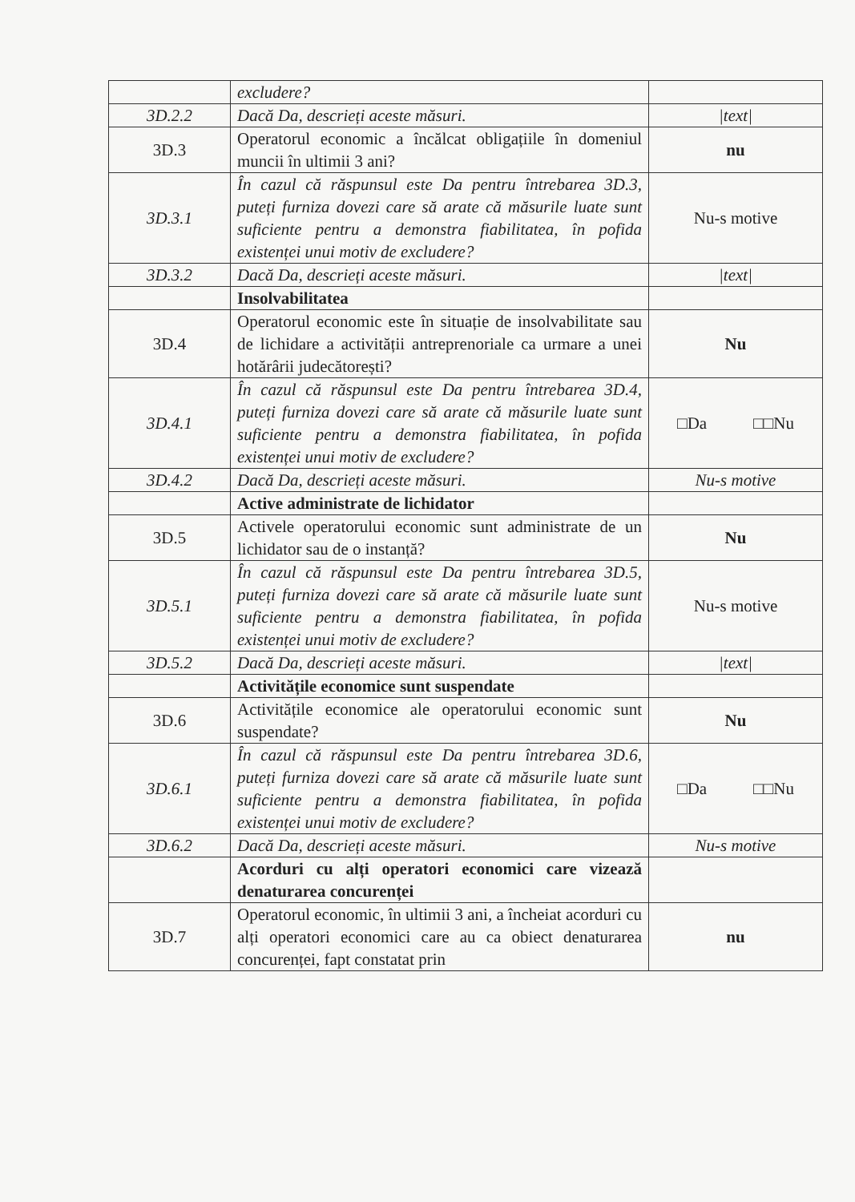| | excludere? | |
| 3D.2.2 | Dacă Da, descrieți aceste măsuri. | /text/ |
| 3D.3 | Operatorul economic a încălcat obligațiile în domeniul muncii în ultimii 3 ani? | nu |
| 3D.3.1 | În cazul că răspunsul este Da pentru întrebarea 3D.3, puteți furniza dovezi care să arate că măsurile luate sunt suficiente pentru a demonstra fiabilitatea, în pofida existenței unui motiv de excludere? | Nu-s motive |
| 3D.3.2 | Dacă Da, descrieți aceste măsuri. | /text/ |
| | Insolvabilitatea | |
| 3D.4 | Operatorul economic este în situație de insolvabilitate sau de lichidare a activității antreprenoriale ca urmare a unei hotărârii judecătorești? | Nu |
| 3D.4.1 | În cazul că răspunsul este Da pentru întrebarea 3D.4, puteți furniza dovezi care să arate că măsurile luate sunt suficiente pentru a demonstra fiabilitatea, în pofida existenței unui motiv de excludere? | □Da □□Nu |
| 3D.4.2 | Dacă Da, descrieți aceste măsuri. | Nu-s motive |
| | Active administrate de lichidator | |
| 3D.5 | Activele operatorului economic sunt administrate de un lichidator sau de o instanță? | Nu |
| 3D.5.1 | În cazul că răspunsul este Da pentru întrebarea 3D.5, puteți furniza dovezi care să arate că măsurile luate sunt suficiente pentru a demonstra fiabilitatea, în pofida existenței unui motiv de excludere? | Nu-s motive |
| 3D.5.2 | Dacă Da, descrieți aceste măsuri. | /text/ |
| | Activitățile economice sunt suspendate | |
| 3D.6 | Activitățile economice ale operatorului economic sunt suspendate? | Nu |
| 3D.6.1 | În cazul că răspunsul este Da pentru întrebarea 3D.6, puteți furniza dovezi care să arate că măsurile luate sunt suficiente pentru a demonstra fiabilitatea, în pofida existenței unui motiv de excludere? | □Da □□Nu |
| 3D.6.2 | Dacă Da, descrieți aceste măsuri. | Nu-s motive |
| | Acorduri cu alți operatori economici care vizează denaturarea concurenței | |
| 3D.7 | Operatorul economic, în ultimii 3 ani, a încheiat acorduri cu alți operatori economici care au ca obiect denaturarea concurenței, fapt constatat prin | nu |